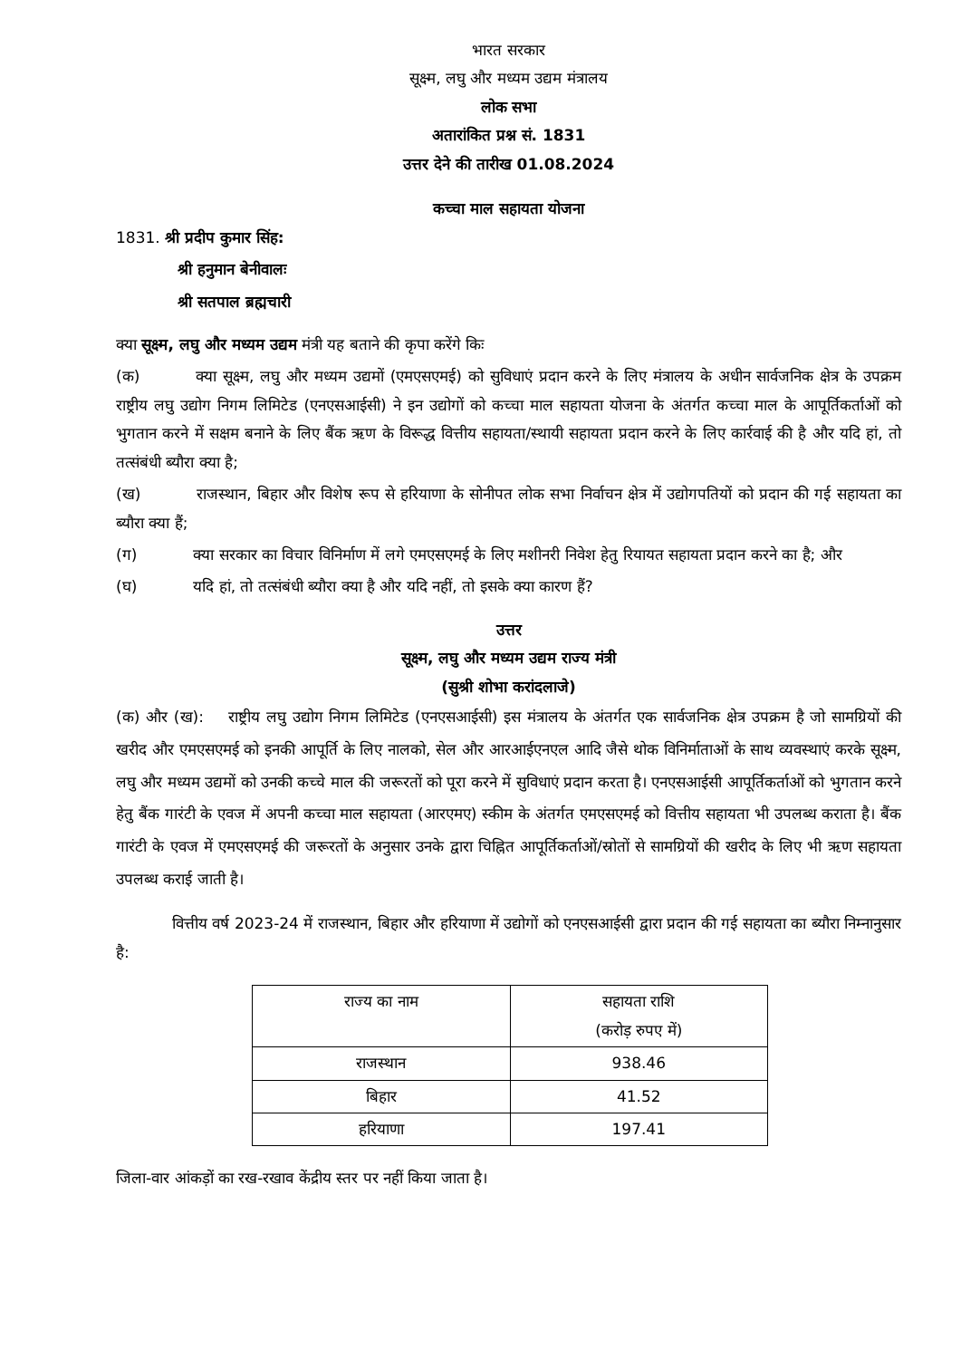भारत सरकार
सूक्ष्म, लघु और मध्यम उद्यम मंत्रालय
लोक सभा
अतारांकित प्रश्न सं. 1831
उत्तर देने की तारीख 01.08.2024
कच्चा माल सहायता योजना
1831. श्री प्रदीप कुमार सिंह:
श्री हनुमान बेनीवालः
श्री सतपाल ब्रह्मचारी
क्या सूक्ष्म, लघु और मध्यम उद्यम मंत्री यह बताने की कृपा करेंगे किः
(क) क्या सूक्ष्म, लघु और मध्यम उद्यमों (एमएसएमई) को सुविधाएं प्रदान करने के लिए मंत्रालय के अधीन सार्वजनिक क्षेत्र के उपक्रम राष्ट्रीय लघु उद्योग निगम लिमिटेड (एनएसआईसी) ने इन उद्योगों को कच्चा माल सहायता योजना के अंतर्गत कच्चा माल के आपूर्तिकर्ताओं को भुगतान करने में सक्षम बनाने के लिए बैंक ऋण के विरूद्ध वित्तीय सहायता/स्थायी सहायता प्रदान करने के लिए कार्रवाई की है और यदि हां, तो तत्संबंधी ब्यौरा क्या है;
(ख) राजस्थान, बिहार और विशेष रूप से हरियाणा के सोनीपत लोक सभा निर्वाचन क्षेत्र में उद्योगपतियों को प्रदान की गई सहायता का ब्यौरा क्या हैं;
(ग) क्या सरकार का विचार विनिर्माण में लगे एमएसएमई के लिए मशीनरी निवेश हेतु रियायत सहायता प्रदान करने का है; और
(घ) यदि हां, तो तत्संबंधी ब्यौरा क्या है और यदि नहीं, तो इसके क्या कारण हैं?
उत्तर
सूक्ष्म, लघु और मध्यम उद्यम राज्य मंत्री
(सुश्री शोभा करांदलाजे)
(क) और (ख): राष्ट्रीय लघु उद्योग निगम लिमिटेड (एनएसआईसी) इस मंत्रालय के अंतर्गत एक सार्वजनिक क्षेत्र उपक्रम है जो सामग्रियों की खरीद और एमएसएमई को इनकी आपूर्ति के लिए नालको, सेल और आरआईएनएल आदि जैसे थोक विनिर्माताओं के साथ व्यवस्थाएं करके सूक्ष्म, लघु और मध्यम उद्यमों को उनकी कच्चे माल की जरूरतों को पूरा करने में सुविधाएं प्रदान करता है। एनएसआईसी आपूर्तिकर्ताओं को भुगतान करने हेतु बैंक गारंटी के एवज में अपनी कच्चा माल सहायता (आरएमए) स्कीम के अंतर्गत एमएसएमई को वित्तीय सहायता भी उपलब्ध कराता है। बैंक गारंटी के एवज में एमएसएमई की जरूरतों के अनुसार उनके द्वारा चिह्नित आपूर्तिकर्ताओं/स्रोतों से सामग्रियों की खरीद के लिए भी ऋण सहायता उपलब्ध कराई जाती है।
वित्तीय वर्ष 2023-24 में राजस्थान, बिहार और हरियाणा में उद्योगों को एनएसआईसी द्वारा प्रदान की गई सहायता का ब्यौरा निम्नानुसार है:
| राज्य का नाम | सहायता राशि (करोड़ रुपए में) |
| --- | --- |
| राजस्थान | 938.46 |
| बिहार | 41.52 |
| हरियाणा | 197.41 |
जिला-वार आंकड़ों का रख-रखाव केंद्रीय स्तर पर नहीं किया जाता है।